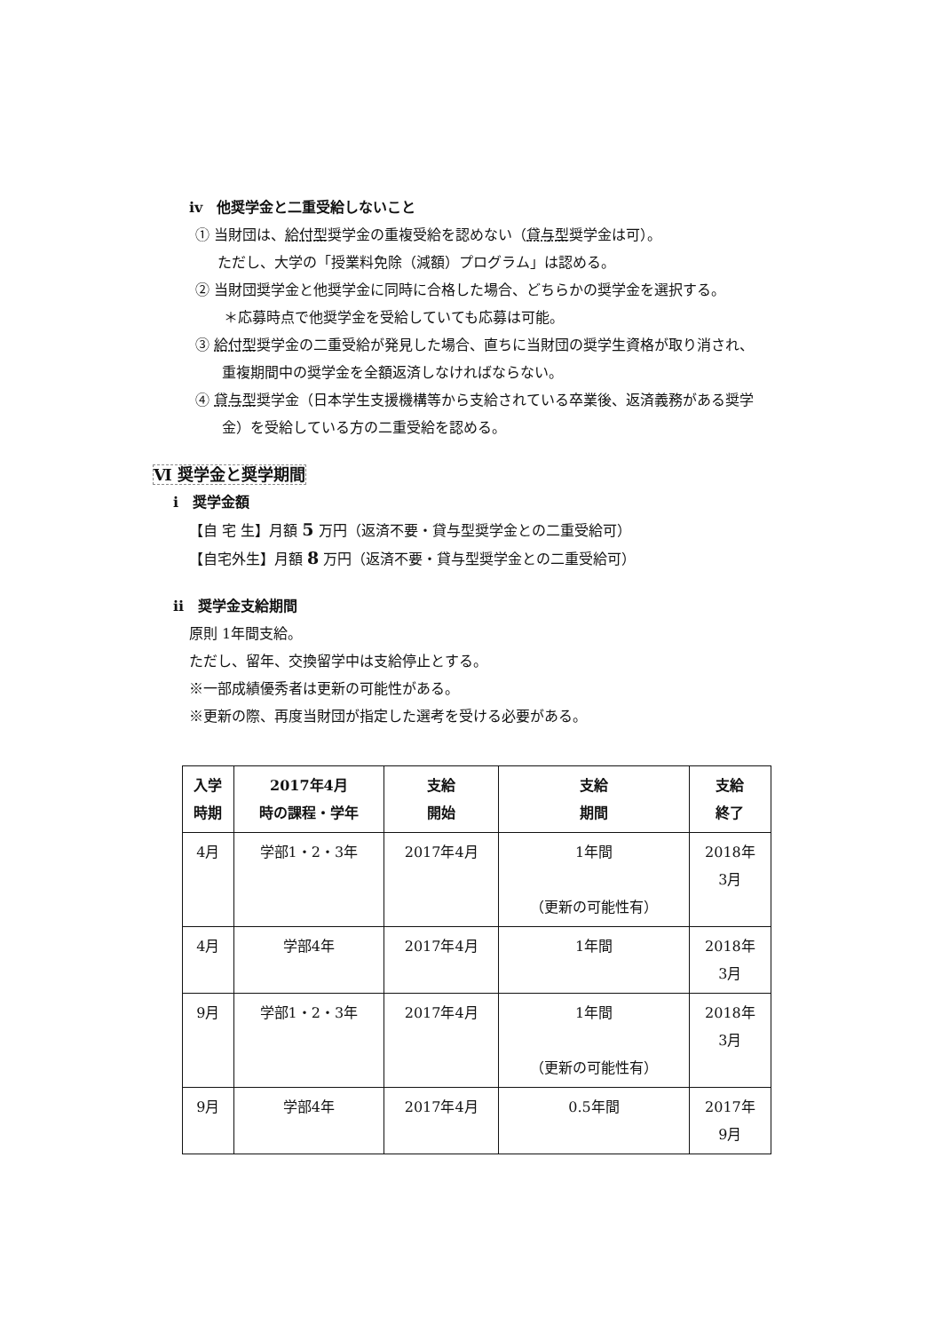iv　他奨学金と二重受給しないこと
① 当財団は、給付型奨学金の重複受給を認めない（貸与型奨学金は可）。
ただし、大学の「授業料免除（減額）プログラム」は認める。
② 当財団奨学金と他奨学金に同時に合格した場合、どちらかの奨学金を選択する。
＊応募時点で他奨学金を受給していても応募は可能。
③ 給付型奨学金の二重受給が発見した場合、直ちに当財団の奨学生資格が取り消され、
重複期間中の奨学金を全額返済しなければならない。
④ 貸与型奨学金（日本学生支援機構等から支給されている卒業後、返済義務がある奨学
金）を受給している方の二重受給を認める。
Ⅵ 奨学金と奨学期間
i　奨学金額
【自 宅 生】月額 5 万円（返済不要・貸与型奨学金との二重受給可）
【自宅外生】月額 8 万円（返済不要・貸与型奨学金との二重受給可）
ii　奨学金支給期間
原則 1年間支給。
ただし、留年、交換留学中は支給停止とする。
※一部成績優秀者は更新の可能性がある。
※更新の際、再度当財団が指定した選考を受ける必要がある。
| 入学 時期 | 2017年4月 時の課程・学年 | 支給 開始 | 支給 期間 | 支給 終了 |
| --- | --- | --- | --- | --- |
| 4月 | 学部1・2・3年 | 2017年4月 | 1年間 （更新の可能性有） | 2018年 3月 |
| 4月 | 学部4年 | 2017年4月 | 1年間 | 2018年 3月 |
| 9月 | 学部1・2・3年 | 2017年4月 | 1年間 （更新の可能性有） | 2018年 3月 |
| 9月 | 学部4年 | 2017年4月 | 0.5年間 | 2017年 9月 |